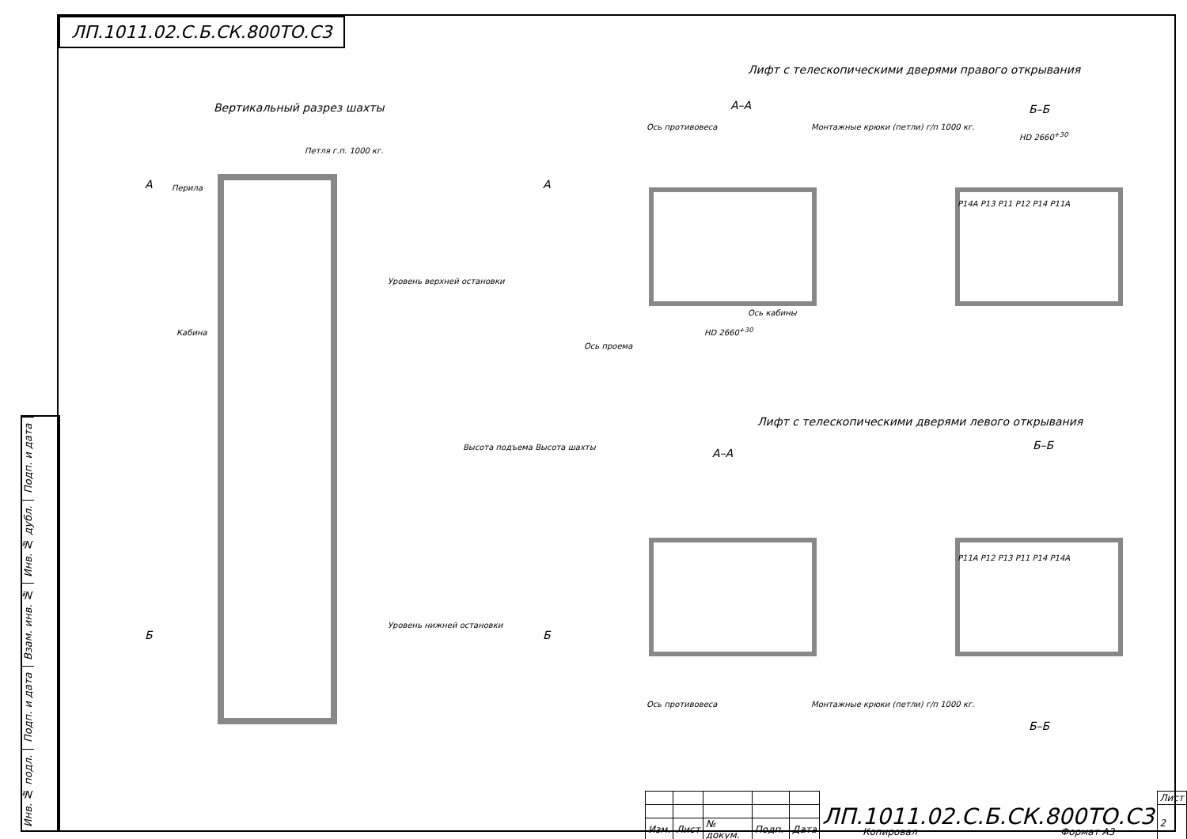ЛП.1011.02.С.Б.СК.800ТО.С3
Подп. и дата
Инв. № дубл.
Взам. инв. №
Подп. и дата
Инв. № подл.
Вертикальный разрез шахты
Лифт с телескопическими дверями правого открывания
А–А Б–Б
Петля г.п. 1000 кг.
Перила
А А
Уровень верхней остановки
Кабина
Ось противовеса
Монтажные крюки (петли) г/п 1000 кг.
Ось кабины
Ось проема
HD 2660<sup>+30</sup>
HD 2660<sup>+30</sup>
P14A P13 P11 P12 P14 P11A
Лифт с телескопическими дверями левого открывания
А–А
Б–Б
P11A P12 P13 P11 P14 P14A
Уровень нижней остановки
Б Б
Ось противовеса
Монтажные крюки (петли) г/п 1000 кг.
Б–Б
Высота подъема Высота шахты
| | | | | | ЛП.1011.02.С.Б.СК.800ТО.С3 | Лист |
| | | | | | | 2 |
| Изм. | Лист | № докум. | Подп. | Дата | | |
Копировал Формат А3